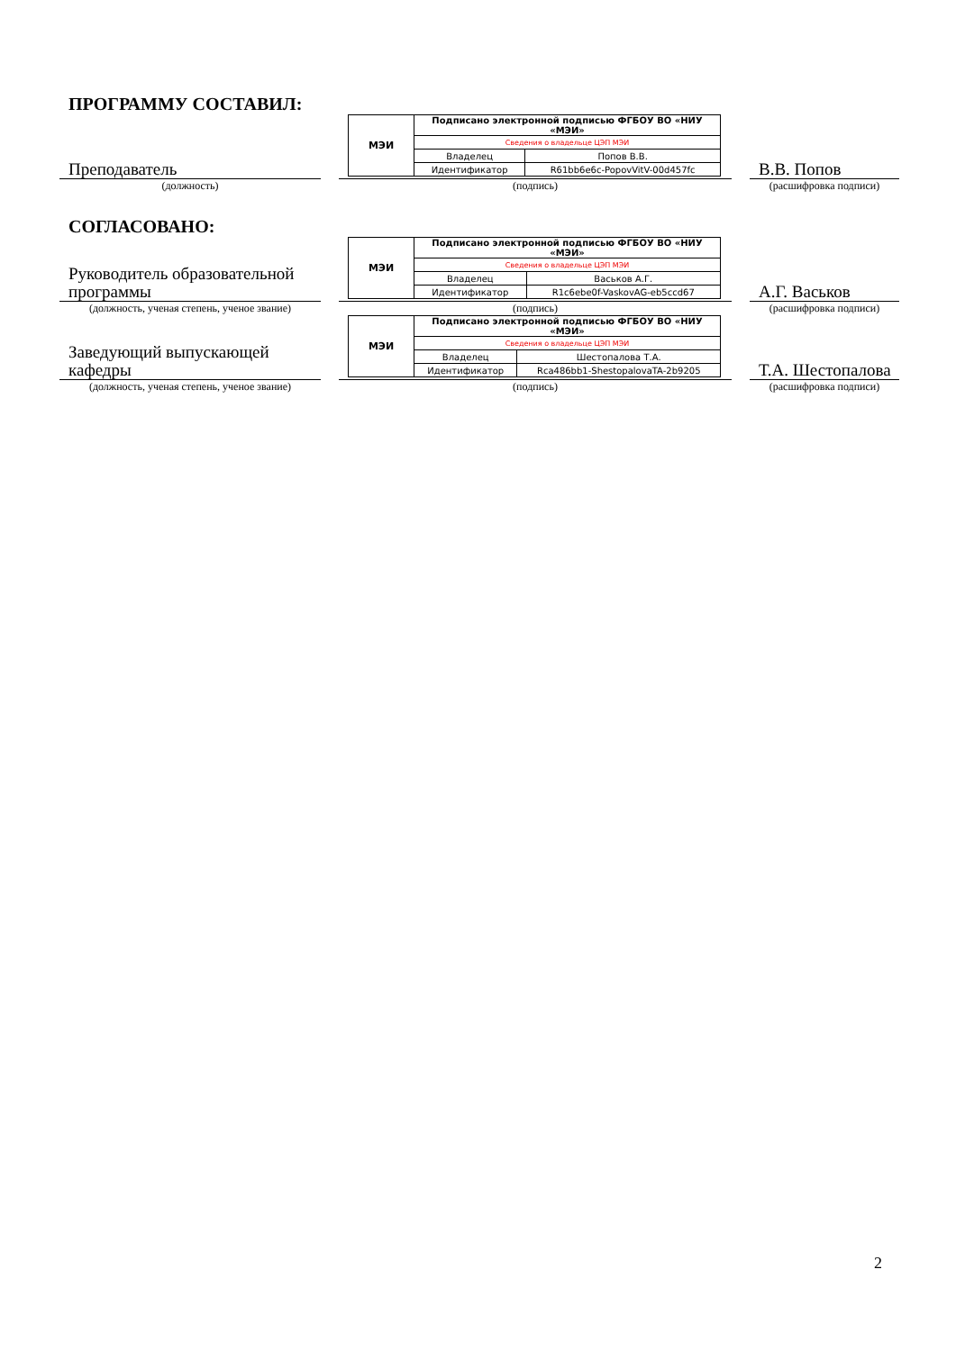ПРОГРАММУ СОСТАВИЛ:
Преподаватель
| МЭИ | Подписано электронной подписью ФГБОУ ВО «НИУ «МЭИ» | |
| | Сведения о владельце ЦЭП МЭИ | |
| | Владелец | Попов В.В. |
| | Идентификатор | R61bb6e6c-PopovVitV-00d457fc |
В.В. Попов
(должность) (подпись) (расшифровка подписи)
СОГЛАСОВАНО:
Руководитель образовательной программы
| МЭИ | Подписано электронной подписью ФГБОУ ВО «НИУ «МЭИ» | |
| | Сведения о владельце ЦЭП МЭИ | |
| | Владелец | Васьков А.Г. |
| | Идентификатор | R1c6ebe0f-VaskovAG-eb5ccd67 |
А.Г. Васьков
(должность, ученая степень, ученое звание)
(подпись) (расшифровка подписи)
Заведующий выпускающей кафедры
| МЭИ | Подписано электронной подписью ФГБОУ ВО «НИУ «МЭИ» | |
| | Сведения о владельце ЦЭП МЭИ | |
| | Владелец | Шестопалова Т.А. |
| | Идентификатор | Rca486bb1-ShestopalovaTA-2b9205 |
Т.А. Шестопалова
(должность, ученая степень, ученое звание)
(подпись) (расшифровка подписи)
2